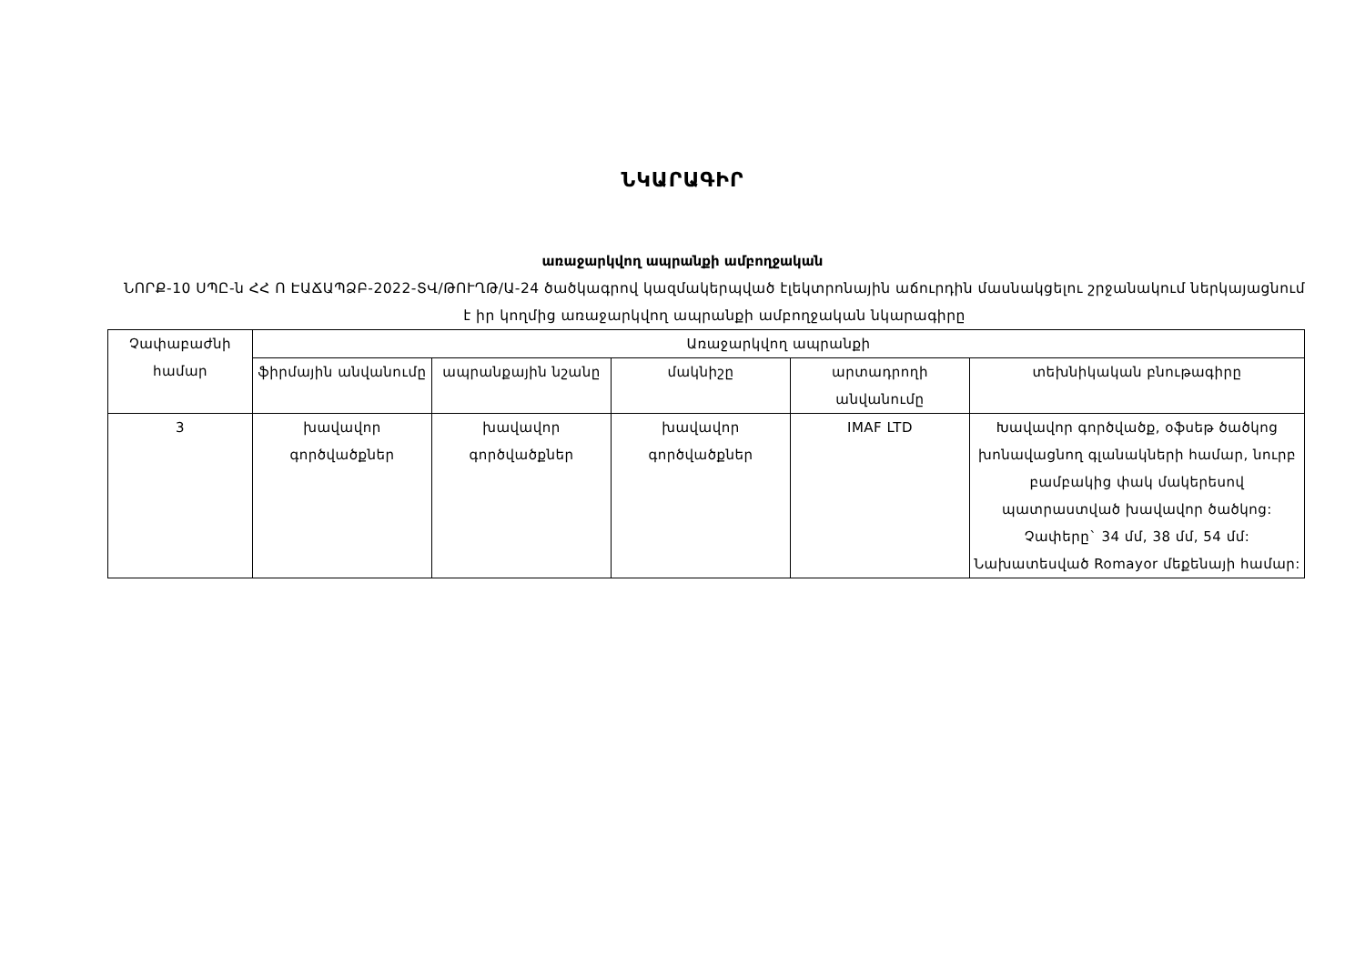ՆԿԱՐԱԳԻՐ
առաջարկվող ապրանքի ամբողջական
ՆՈՐՔ-10 ՍՊԸ-ն ՀՀ Ո ԷԱՃԱՊՁԲ-2022-ՏՎ/ԹՈՒՂԹ/Ա-24 ծածկագրով կազմակերպված էլեկտրոնային աճուրդին մասնակցելու շրջանակում ներկայացնում է իր կողմից առաջարկվող ապրանքի ամբողջական նկարագիրը
| Չափաբաժնի համար | Առաջարկվող ապրանքի | | | | |
| --- | --- | --- | --- | --- | --- |
| | ֆիրմային անվանումը | ապրանքային նշանը | մակնիշը | արտադրողի անվանումը | տեխնիկական բնութագիրը |
| 3 | խավավոր գործվածքներ | խավավոր գործվածքներ | խավավոր գործվածքներ | IMAF LTD | Խավավոր գործվածք, օֆսեթ ծածկոց խոնավացնող գլանակների համար, նուրբ բամբակից փակ մակերեսով պատրաստված խավավոր ծածկոց: Չափերը` 34 մմ, 38 մմ, 54 մմ: Նախատեսված Romayor մեքենայի համար: |